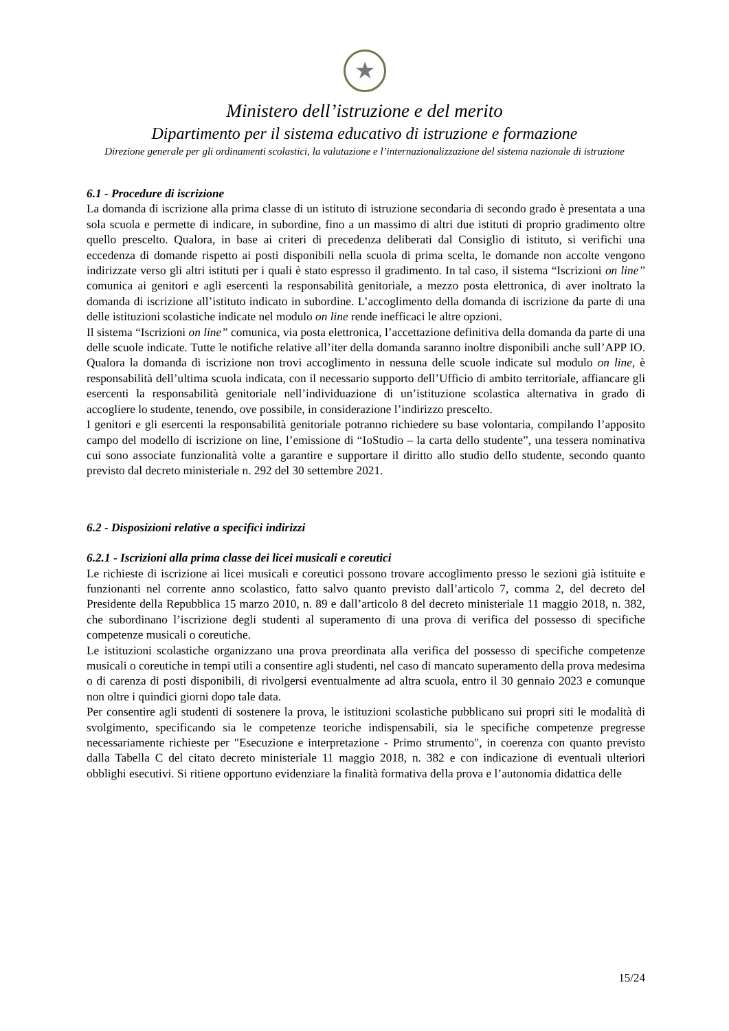★
Ministero dell’istruzione e del merito
Dipartimento per il sistema educativo di istruzione e formazione
Direzione generale per gli ordinamenti scolastici, la valutazione e l’internazionalizzazione del sistema nazionale di istruzione
6.1 - Procedure di iscrizione
La domanda di iscrizione alla prima classe di un istituto di istruzione secondaria di secondo grado è presentata a una sola scuola e permette di indicare, in subordine, fino a un massimo di altri due istituti di proprio gradimento oltre quello prescelto. Qualora, in base ai criteri di precedenza deliberati dal Consiglio di istituto, si verifichi una eccedenza di domande rispetto ai posti disponibili nella scuola di prima scelta, le domande non accolte vengono indirizzate verso gli altri istituti per i quali è stato espresso il gradimento. In tal caso, il sistema “Iscrizioni on line” comunica ai genitori e agli esercenti la responsabilità genitoriale, a mezzo posta elettronica, di aver inoltrato la domanda di iscrizione all’istituto indicato in subordine. L’accoglimento della domanda di iscrizione da parte di una delle istituzioni scolastiche indicate nel modulo on line rende inefficaci le altre opzioni.
Il sistema “Iscrizioni on line” comunica, via posta elettronica, l’accettazione definitiva della domanda da parte di una delle scuole indicate. Tutte le notifiche relative all’iter della domanda saranno inoltre disponibili anche sull’APP IO. Qualora la domanda di iscrizione non trovi accoglimento in nessuna delle scuole indicate sul modulo on line, è responsabilità dell’ultima scuola indicata, con il necessario supporto dell’Ufficio di ambito territoriale, affiancare gli esercenti la responsabilità genitoriale nell’individuazione di un’istituzione scolastica alternativa in grado di accogliere lo studente, tenendo, ove possibile, in considerazione l’indirizzo prescelto.
I genitori e gli esercenti la responsabilità genitoriale potranno richiedere su base volontaria, compilando l’apposito campo del modello di iscrizione on line, l’emissione di “IoStudio – la carta dello studente”, una tessera nominativa cui sono associate funzionalità volte a garantire e supportare il diritto allo studio dello studente, secondo quanto previsto dal decreto ministeriale n. 292 del 30 settembre 2021.
6.2 - Disposizioni relative a specifici indirizzi
6.2.1 - Iscrizioni alla prima classe dei licei musicali e coreutici
Le richieste di iscrizione ai licei musicali e coreutici possono trovare accoglimento presso le sezioni già istituite e funzionanti nel corrente anno scolastico, fatto salvo quanto previsto dall’articolo 7, comma 2, del decreto del Presidente della Repubblica 15 marzo 2010, n. 89 e dall’articolo 8 del decreto ministeriale 11 maggio 2018, n. 382, che subordinano l’iscrizione degli studenti al superamento di una prova di verifica del possesso di specifiche competenze musicali o coreutiche.
Le istituzioni scolastiche organizzano una prova preordinata alla verifica del possesso di specifiche competenze musicali o coreutiche in tempi utili a consentire agli studenti, nel caso di mancato superamento della prova medesima o di carenza di posti disponibili, di rivolgersi eventualmente ad altra scuola, entro il 30 gennaio 2023 e comunque non oltre i quindici giorni dopo tale data.
Per consentire agli studenti di sostenere la prova, le istituzioni scolastiche pubblicano sui propri siti le modalità di svolgimento, specificando sia le competenze teoriche indispensabili, sia le specifiche competenze pregresse necessariamente richieste per "Esecuzione e interpretazione - Primo strumento", in coerenza con quanto previsto dalla Tabella C del citato decreto ministeriale 11 maggio 2018, n. 382 e con indicazione di eventuali ulteriori obblighi esecutivi. Si ritiene opportuno evidenziare la finalità formativa della prova e l’autonomia didattica delle
15/24